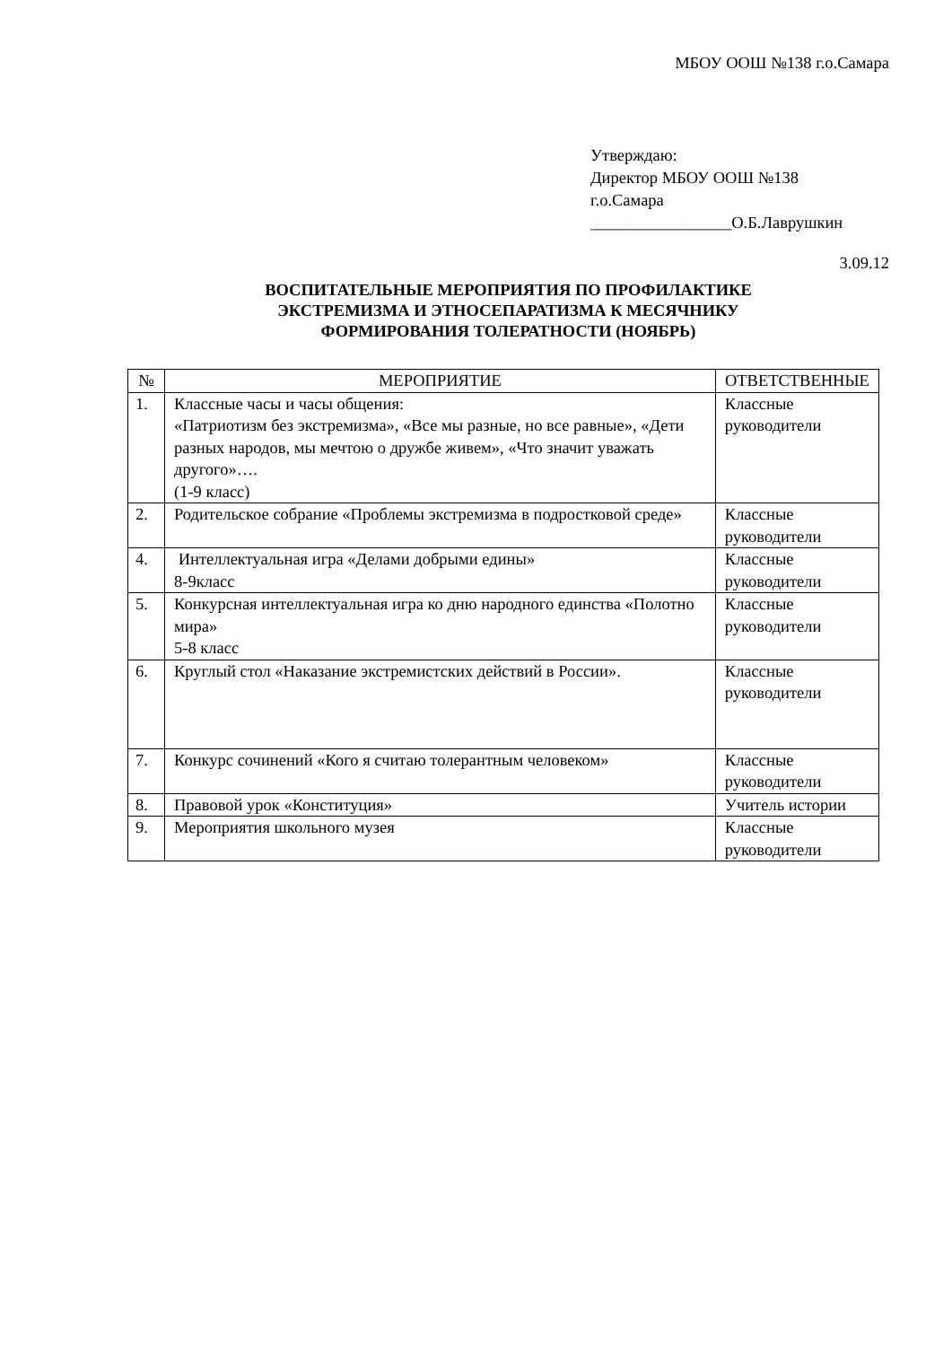МБОУ ООШ №138 г.о.Самара
Утверждаю:
Директор МБОУ ООШ №138
г.о.Самара
_________________О.Б.Лаврушкин
3.09.12
ВОСПИТАТЕЛЬНЫЕ МЕРОПРИЯТИЯ ПО ПРОФИЛАКТИКЕ
ЭКСТРЕМИЗМА И ЭТНОСЕПАРАТИЗМА К МЕСЯЧНИКУ
ФОРМИРОВАНИЯ ТОЛЕРАТНОСТИ (НОЯБРЬ)
| № | МЕРОПРИЯТИЕ | ОТВЕТСТВЕННЫЕ |
| --- | --- | --- |
| 1. | Классные часы и часы общения: «Патриотизм без экстремизма», «Все мы разные, но все равные», «Дети разных народов, мы мечтою о дружбе живем», «Что значит уважать другого»…. (1-9 класс) | Классные руководители |
| 2. | Родительское собрание «Проблемы экстремизма в подростковой среде» | Классные руководители |
| 4. | Интеллектуальная игра «Делами добрыми едины» 8-9класс | Классные руководители |
| 5. | Конкурсная интеллектуальная игра ко дню народного единства «Полотно мира» 5-8 класс | Классные руководители |
| 6. | Круглый стол «Наказание экстремистских действий в России». | Классные руководители |
| 7. | Конкурс сочинений «Кого я считаю толерантным человеком» | Классные руководители |
| 8. | Правовой урок «Конституция» | Учитель истории |
| 9. | Мероприятия школьного музея | Классные руководители |